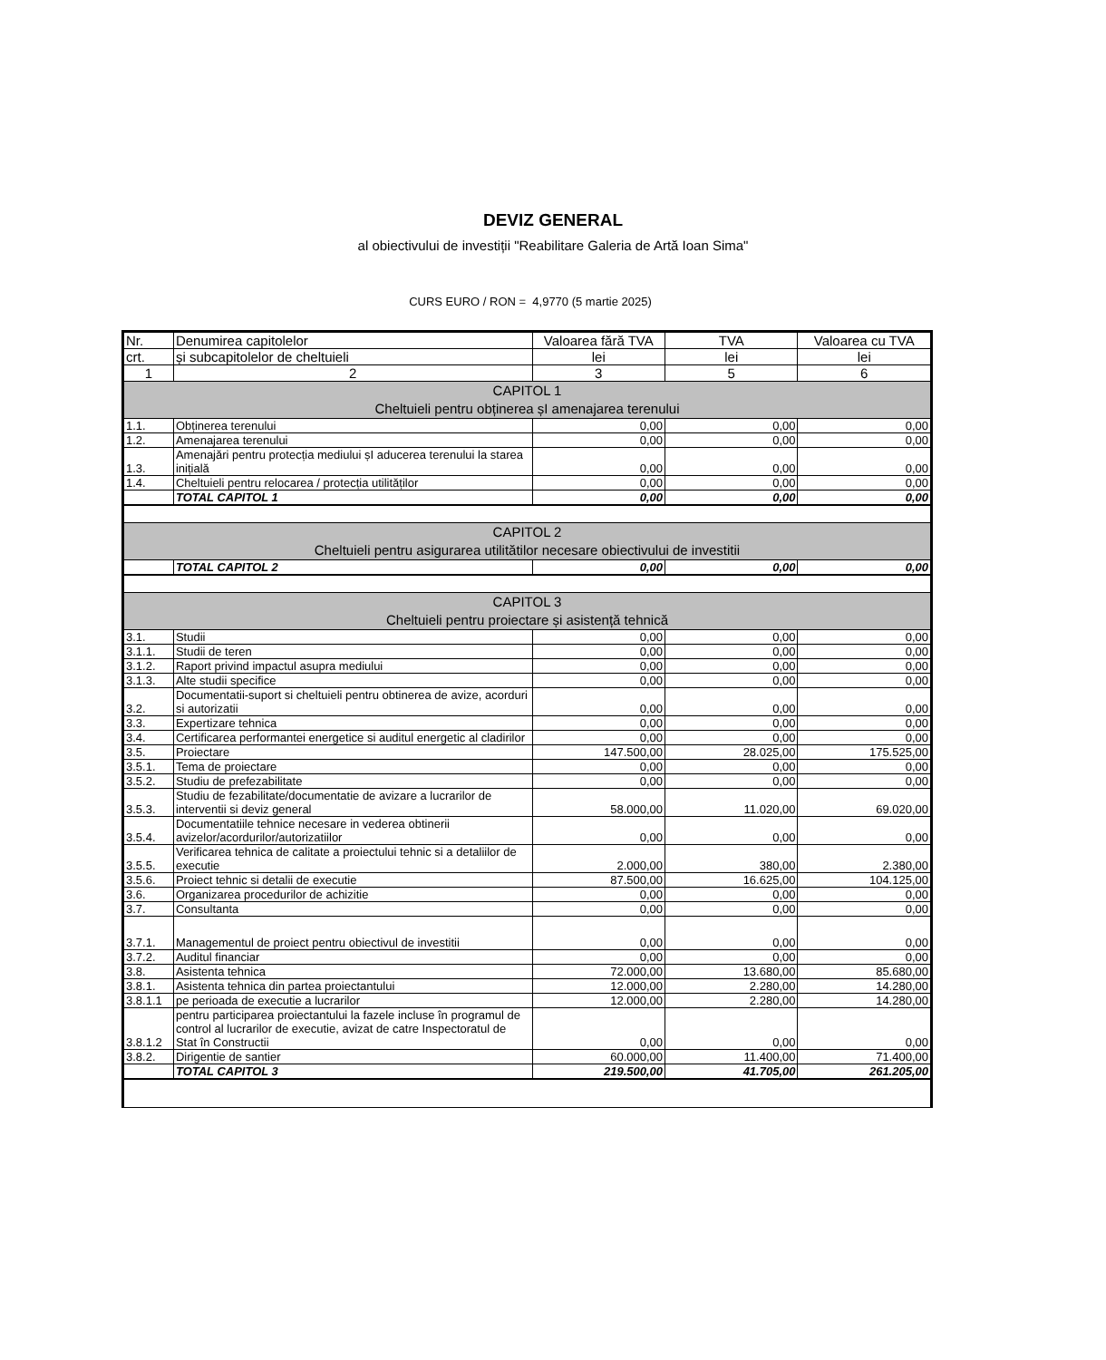DEVIZ GENERAL
al obiectivului de investiții "Reabilitare Galeria de Artă Ioan Sima"
CURS EURO / RON = 4,9770 (5 martie 2025)
| Nr. | Denumirea capitolelor | Valoarea fără TVA | TVA | Valoarea cu TVA |
| --- | --- | --- | --- | --- |
| crt. | și subcapitolelor de cheltuieli | lei | lei | lei |
| 1 | 2 | 3 | 5 | 6 |
| CAPITOL 1 Cheltuieli pentru obținerea șI amenajarea terenului | | | | |
| 1.1. | Obținerea terenului | 0,00 | 0,00 | 0,00 |
| 1.2. | Amenajarea terenului | 0,00 | 0,00 | 0,00 |
| 1.3. | Amenajări pentru protecția mediului șI aducerea terenului la starea inițială | 0,00 | 0,00 | 0,00 |
| 1.4. | Cheltuieli pentru relocarea / protecția utilităților | 0,00 | 0,00 | 0,00 |
| | TOTAL CAPITOL 1 | 0,00 | 0,00 | 0,00 |
| CAPITOL 2 Cheltuieli pentru asigurarea utilitătilor necesare obiectivului de investitii | | | | |
| | TOTAL CAPITOL 2 | 0,00 | 0,00 | 0,00 |
| CAPITOL 3 Cheltuieli pentru proiectare și asistență tehnică | | | | |
| 3.1. | Studii | 0,00 | 0,00 | 0,00 |
| 3.1.1. | Studii de teren | 0,00 | 0,00 | 0,00 |
| 3.1.2. | Raport privind impactul asupra mediului | 0,00 | 0,00 | 0,00 |
| 3.1.3. | Alte studii specifice | 0,00 | 0,00 | 0,00 |
| 3.2. | Documentatii-suport si cheltuieli pentru obtinerea de avize, acorduri si autorizatii | 0,00 | 0,00 | 0,00 |
| 3.3. | Expertizare tehnica | 0,00 | 0,00 | 0,00 |
| 3.4. | Certificarea performantei energetice si auditul energetic al cladirilor | 0,00 | 0,00 | 0,00 |
| 3.5. | Proiectare | 147.500,00 | 28.025,00 | 175.525,00 |
| 3.5.1. | Tema de proiectare | 0,00 | 0,00 | 0,00 |
| 3.5.2. | Studiu de prefezabilitate | 0,00 | 0,00 | 0,00 |
| 3.5.3. | Studiu de fezabilitate/documentatie de avizare a lucrarilor de interventii si deviz general | 58.000,00 | 11.020,00 | 69.020,00 |
| 3.5.4. | Documentatiile tehnice necesare in vederea obtinerii avizelor/acordurilor/autorizatiilor | 0,00 | 0,00 | 0,00 |
| 3.5.5. | Verificarea tehnica de calitate a proiectului tehnic si a detaliilor de executie | 2.000,00 | 380,00 | 2.380,00 |
| 3.5.6. | Proiect tehnic si detalii de executie | 87.500,00 | 16.625,00 | 104.125,00 |
| 3.6. | Organizarea procedurilor de achizitie | 0,00 | 0,00 | 0,00 |
| 3.7. | Consultanta | 0,00 | 0,00 | 0,00 |
| 3.7.1. | Managementul de proiect pentru obiectivul de investitii | 0,00 | 0,00 | 0,00 |
| 3.7.2. | Auditul financiar | 0,00 | 0,00 | 0,00 |
| 3.8. | Asistenta tehnica | 72.000,00 | 13.680,00 | 85.680,00 |
| 3.8.1. | Asistenta tehnica din partea proiectantului | 12.000,00 | 2.280,00 | 14.280,00 |
| 3.8.1.1 | pe perioada de executie a lucrarilor | 12.000,00 | 2.280,00 | 14.280,00 |
| 3.8.1.2 | pentru participarea proiectantului la fazele incluse în programul de control al lucrarilor de executie, avizat de catre Inspectoratul de Stat în Constructii | 0,00 | 0,00 | 0,00 |
| 3.8.2. | Dirigentie de santier | 60.000,00 | 11.400,00 | 71.400,00 |
| | TOTAL CAPITOL 3 | 219.500,00 | 41.705,00 | 261.205,00 |